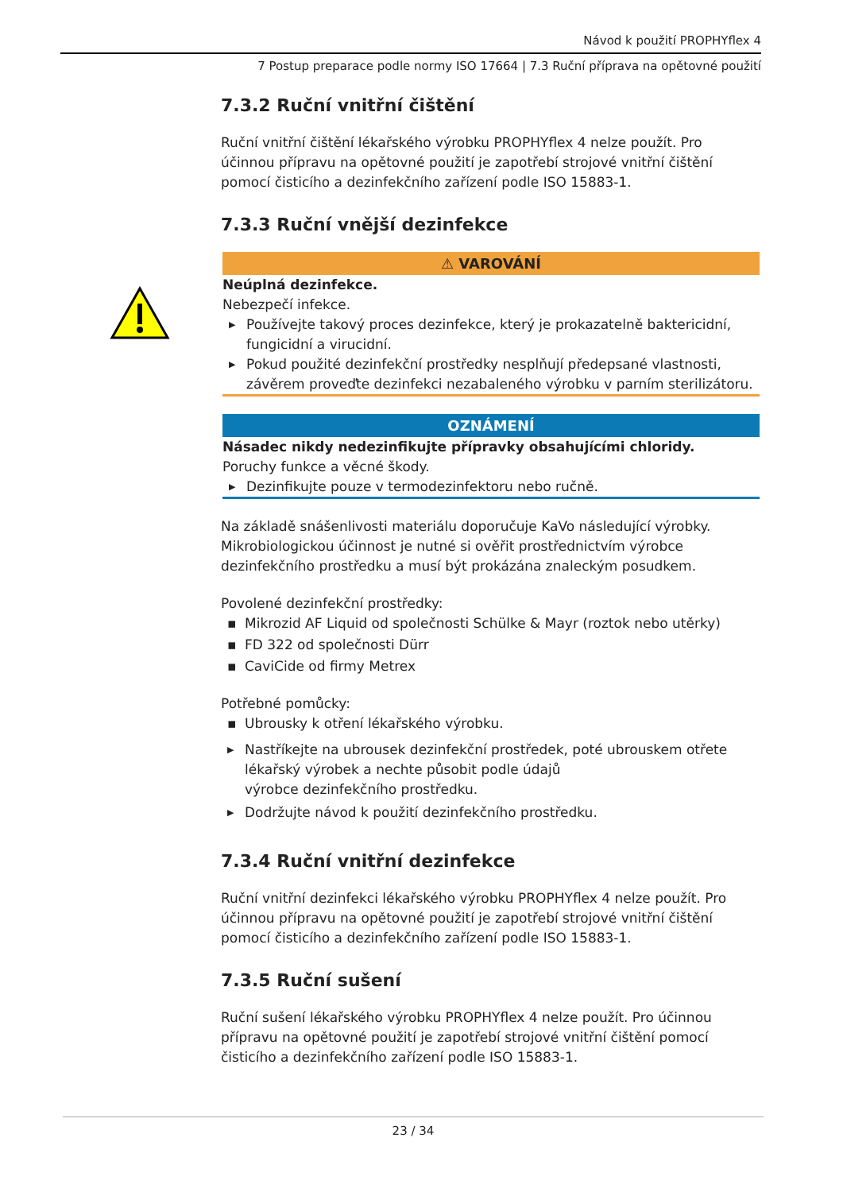Návod k použití PROPHYflex 4
7 Postup preparace podle normy ISO 17664 | 7.3 Ruční příprava na opětovné použití
7.3.2 Ruční vnitřní čištění
Ruční vnitřní čištění lékařského výrobku PROPHYflex 4 nelze použít. Pro účinnou přípravu na opětovné použití je zapotřebí strojové vnitřní čištění pomocí čisticího a dezinfekčního zařízení podle ISO 15883-1.
7.3.3 Ruční vnější dezinfekce
⚠ VAROVÁNÍ
Neúplná dezinfekce.
Nebezpečí infekce.
▶ Používejte takový proces dezinfekce, který je prokazatelně baktericidní, fungicidní a virucidní.
▶ Pokud použité dezinfekční prostředky nesplňují předepsané vlastnosti, závěrem proveďte dezinfekci nezabaleného výrobku v parním sterilizátoru.
OZNÁMENÍ
Násadec nikdy nedezinfikujte přípravky obsahujícími chloridy.
Poruchy funkce a věcné škody.
▶ Dezinfikujte pouze v termodezinfektoru nebo ručně.
Na základě snášenlivosti materiálu doporučuje KaVo následující výrobky. Mikrobiologickou účinnost je nutné si ověřit prostřednictvím výrobce dezinfekčního prostředku a musí být prokázána znaleckým posudkem.
Povolené dezinfekční prostředky:
▪ Mikrozid AF Liquid od společnosti Schülke & Mayr (roztok nebo utěrky)
▪ FD 322 od společnosti Dürr
▪ CaviCide od firmy Metrex
Potřebné pomůcky:
▪ Ubrousky k otření lékařského výrobku.
▶ Nastříkejte na ubrousek dezinfekční prostředek, poté ubrouskem otřete lékařský výrobek a nechte působit podle údajů
výrobce dezinfekčního prostředku.
▶ Dodržujte návod k použití dezinfekčního prostředku.
7.3.4 Ruční vnitřní dezinfekce
Ruční vnitřní dezinfekci lékařského výrobku PROPHYflex 4 nelze použít. Pro účinnou přípravu na opětovné použití je zapotřebí strojové vnitřní čištění pomocí čisticího a dezinfekčního zařízení podle ISO 15883-1.
7.3.5 Ruční sušení
Ruční sušení lékařského výrobku PROPHYflex 4 nelze použít. Pro účinnou přípravu na opětovné použití je zapotřebí strojové vnitřní čištění pomocí čisticího a dezinfekčního zařízení podle ISO 15883-1.
23 / 34